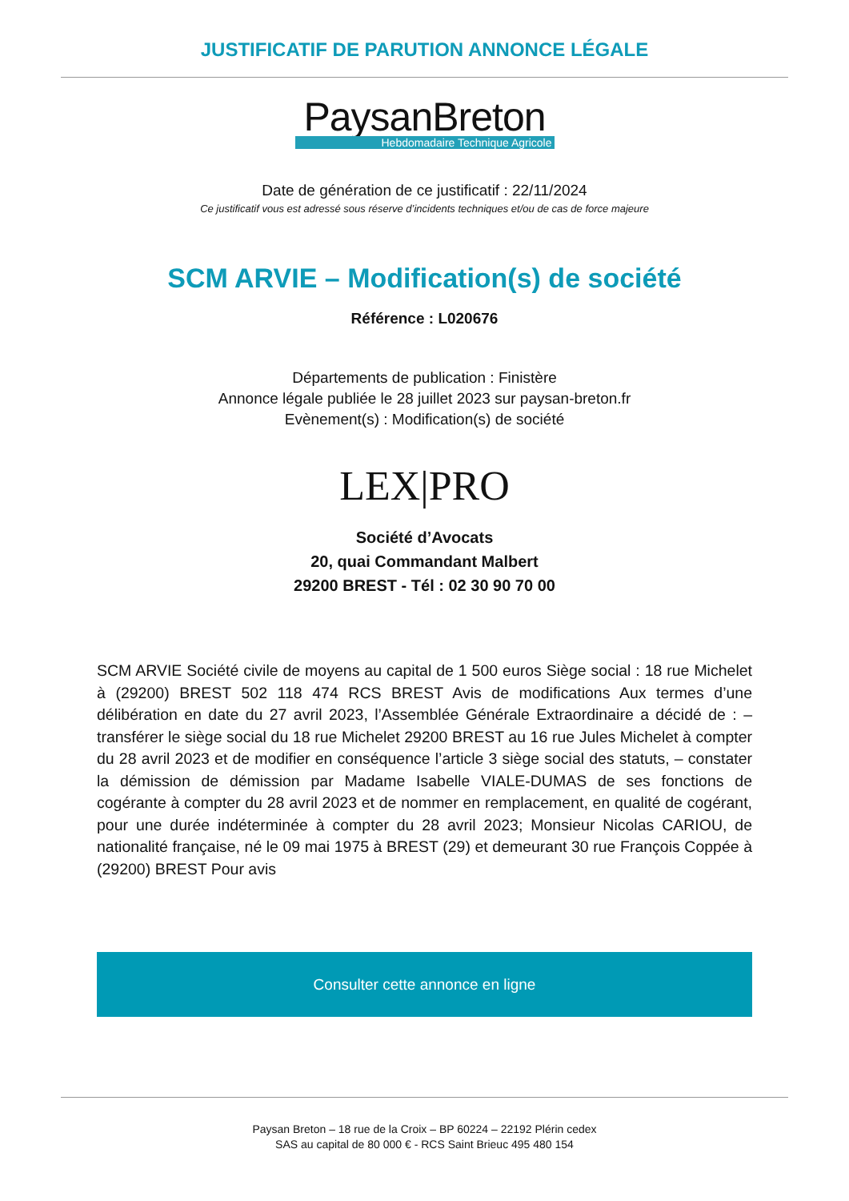JUSTIFICATIF DE PARUTION ANNONCE LÉGALE
PaysanBreton
Hebdomadaire Technique Agricole
Date de génération de ce justificatif : 22/11/2024
Ce justificatif vous est adressé sous réserve d’incidents techniques et/ou de cas de force majeure
SCM ARVIE – Modification(s) de société
Référence : L020676
Départements de publication : Finistère
Annonce légale publiée le 28 juillet 2023 sur paysan-breton.fr
Evènement(s) : Modification(s) de société
LEX|PRO
Société d’Avocats
20, quai Commandant Malbert
29200 BREST - Tél : 02 30 90 70 00
SCM ARVIE Société civile de moyens au capital de 1 500 euros Siège social : 18 rue Michelet à (29200) BREST 502 118 474 RCS BREST Avis de modifications Aux termes d’une délibération en date du 27 avril 2023, l’Assemblée Générale Extraordinaire a décidé de : – transférer le siège social du 18 rue Michelet 29200 BREST au 16 rue Jules Michelet à compter du 28 avril 2023 et de modifier en conséquence l’article 3 siège social des statuts, – constater la démission de démission par Madame Isabelle VIALE-DUMAS de ses fonctions de cogérante à compter du 28 avril 2023 et de nommer en remplacement, en qualité de cogérant, pour une durée indéterminée à compter du 28 avril 2023; Monsieur Nicolas CARIOU, de nationalité française, né le 09 mai 1975 à BREST (29) et demeurant 30 rue François Coppée à (29200) BREST Pour avis
Consulter cette annonce en ligne
Paysan Breton – 18 rue de la Croix – BP 60224 – 22192 Plérin cedex
SAS au capital de 80 000 € - RCS Saint Brieuc 495 480 154